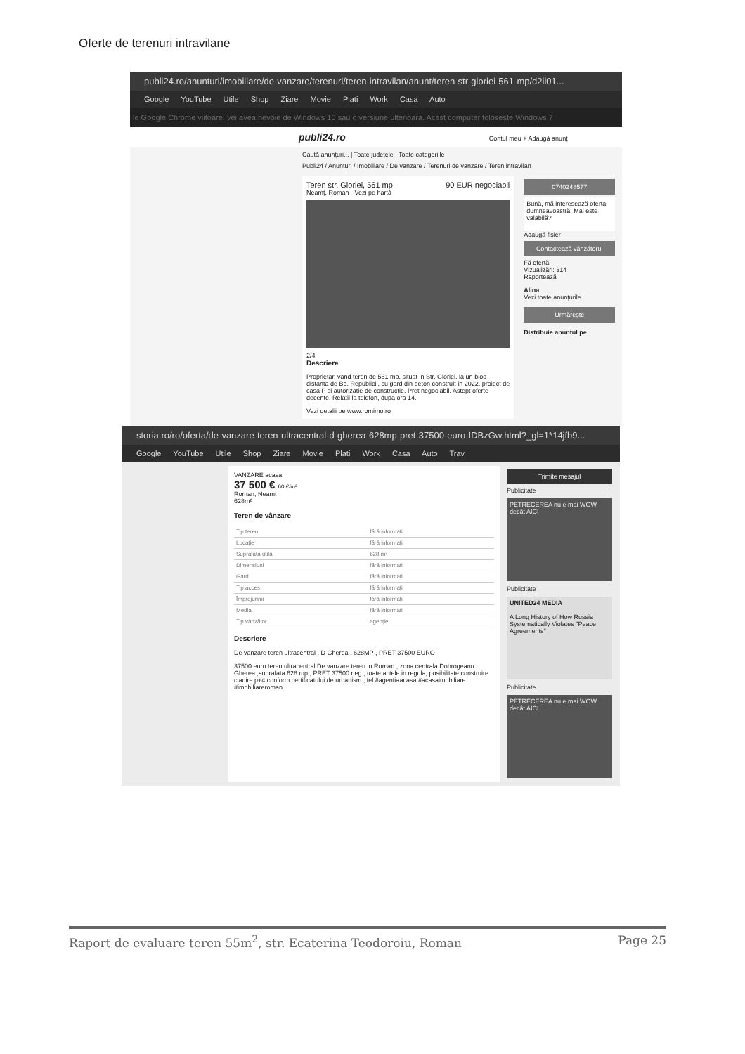Oferte de terenuri intravilane
publi24.ro/anunturi/imobiliare/de-vanzare/terenuri/teren-intravilan/anunt/teren-str-gloriei-561-mp/d2il01...
Google YouTube Utile Shop Ziare Movie Plati Work Casa Auto
le Google Chrome viitoare, vei avea nevoie de Windows 10 sau o versiune ulterioară. Acest computer folosește Windows 7
publi24.ro Contul meu + Adaugă anunț
Caută anunțuri... | Toate județele | Toate categoriile
Publi24 / Anunțuri / Imobiliare / De vanzare / Terenuri de vanzare / Teren intravilan
Teren str. Gloriei, 561 mp 90 EUR negociabil
Neamț, Roman · Vezi pe hartă
2/4
Descriere
Proprietar, vand teren de 561 mp, situat in Str. Gloriei, la un bloc distanta de Bd. Republicii, cu gard din beton construit in 2022, proiect de casa P si autorizatie de constructie. Pret negociabil. Astept oferte decente. Relatii la telefon, dupa ora 14.
Vezi detalii pe www.romimo.ro
0740248577
Bună, mă interesează oferta dumneavoastră. Mai este valabilă?
Adaugă fișier
Contactează vânzătorul
Fă ofertă
Vizualizări: 314
Raportează
Alina
Vezi toate anunțurile
Urmărește
Distribuie anunțul pe
storia.ro/ro/oferta/de-vanzare-teren-ultracentral-d-gherea-628mp-pret-37500-euro-IDBzGw.html?_gl=1*14jfb9...
Google YouTube Utile Shop Ziare Movie Plati Work Casa Auto Trav
VANZARE acasa
37 500 € 60 €/m²
Roman, Neamț
628m²
Teren de vânzare
| Tip teren | fără informații |
| Locație | fără informații |
| Suprafață utilă | 628 m² |
| Dimensiuni | fără informații |
| Gard | fără informații |
| Tip acces | fără informații |
| Împrejurimi | fără informații |
| Media | fără informații |
| Tip vânzător | agenție |
Descriere
De vanzare teren ultracentral , D Gherea , 628MP , PRET 37500 EURO
37500 euro teren ultracentral De vanzare teren in Roman , zona centrala Dobrogeanu Gherea ,suprafata 628 mp , PRET 37500 neg , toate actele in regula, posibilitate construire cladire p+4 conform certificatului de urbanism , tel #agentiaacasa #acasaimobiliare #imobiliareroman
Trimite mesajul
Publicitate
PETRECEREA nu e mai WOW decât AICI
Publicitate
UNITED24 MEDIA
A Long History of How Russia Systematically Violates "Peace Agreements"
Publicitate
PETRECEREA nu e mai WOW decât AICI
Raport de evaluare teren 55m<sup>2</sup>, str. Ecaterina Teodoroiu, Roman Page 25